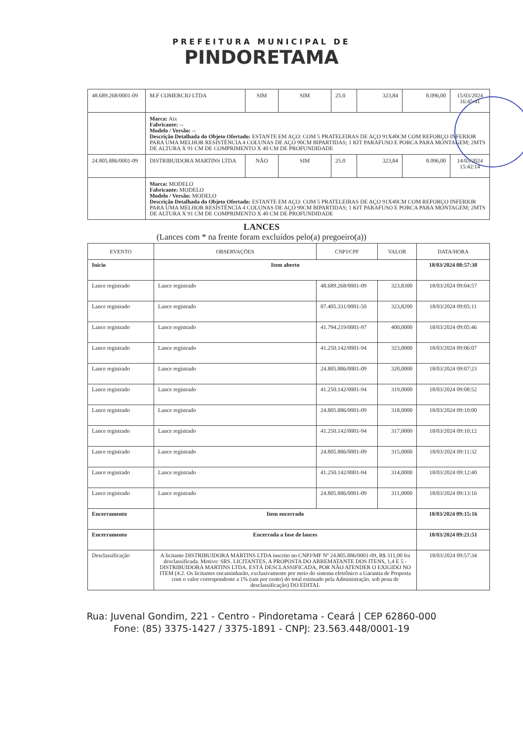PREFEITURA MUNICIPAL DE
PINDORETAMA
| 48.689.268/0001-09 | M.F COMERCIO LTDA | SIM | SIM | 25.0 | 323,84 | 8.096,00 | 15/03/2024 16:45:41 |
| | Marca: Aix Fabricante: -- Modelo / Versão: -- Descrição Detalhada do Objeto Ofertado: ESTANTE EM AÇO: COM 5 PRATELEIRAS DE AÇO 91X40CM COM REFORÇO INFERIOR PARA UMA MELHOR RESISTÊNCIA 4 COLUNAS DE AÇO 90CM BIPARTIDAS; 1 KIT PARAFUSO E PORCA PARA MONTAGEM; 2MTS DE ALTURA X 91 CM DE COMPRIMENTO X 40 CM DE PROFUNDIDADE | | | | | | |
| 24.805.886/0001-09 | DISTRIBUIDORA MARTINS LTDA | NÃO | SIM | 25.0 | 323,84 | 8.096,00 | 14/03/2024 15:42:14 |
| | Marca: MODELO Fabricante: MODELO Modelo / Versão: MODELO Descrição Detalhada do Objeto Ofertado: ESTANTE EM AÇO: COM 5 PRATELEIRAS DE AÇO 91X40CM COM REFORÇO INFERIOR PARA UMA MELHOR RESISTÊNCIA 4 COLUNAS DE AÇO 90CM BIPARTIDAS; 1 KIT PARAFUSO E PORCA PARA MONTAGEM; 2MTS DE ALTURA X 91 CM DE COMPRIMENTO X 40 CM DE PROFUNDIDADE | | | | | | |
LANCES
(Lances com * na frente foram excluídos pelo(a) pregoeiro(a))
| EVENTO | OBSERVAÇÕES | CNPJ/CPF | VALOR | DATA/HORA |
| --- | --- | --- | --- | --- |
| Início | Item aberto | | | 18/03/2024 08:57:38 |
| Lance registrado | Lance registrado | 48.689.268/0001-09 | 323,8300 | 18/03/2024 09:04:57 |
| Lance registrado | Lance registrado | 07.405.331/0001-50 | 323,8200 | 18/03/2024 09:05:11 |
| Lance registrado | Lance registrado | 41.794.219/0001-97 | 400,0000 | 18/03/2024 09:05:46 |
| Lance registrado | Lance registrado | 41.250.142/0001-94 | 323,0000 | 18/03/2024 09:06:07 |
| Lance registrado | Lance registrado | 24.805.886/0001-09 | 320,0000 | 18/03/2024 09:07:23 |
| Lance registrado | Lance registrado | 41.250.142/0001-94 | 319,0000 | 18/03/2024 09:08:52 |
| Lance registrado | Lance registrado | 24.805.886/0001-09 | 318,0000 | 18/03/2024 09:10:00 |
| Lance registrado | Lance registrado | 41.250.142/0001-94 | 317,0000 | 18/03/2024 09:10:12 |
| Lance registrado | Lance registrado | 24.805.886/0001-09 | 315,0000 | 18/03/2024 09:11:32 |
| Lance registrado | Lance registrado | 41.250.142/0001-94 | 314,0000 | 18/03/2024 09:12:40 |
| Lance registrado | Lance registrado | 24.805.886/0001-09 | 311,0000 | 18/03/2024 09:13:16 |
| Encerramento | Item encerrado | | | 18/03/2024 09:15:16 |
| Encerramento | Encerrada a fase de lances | | | 18/03/2024 09:21:51 |
| Desclassificação | A licitante DISTRIBUIDORA MARTINS LTDA inscrito no CNPJ/MF Nº 24.805.886/0001-09, R$ 311,00 foi desclassificada. Motivo: SRS. LICITANTES, A PROPOSTA DO ARREMATANTE DOS ITENS, 1,4 E 5 -DISTRIBUIDORA MARTINS LTDA. ESTÁ DESCLASSIFICADA, POR NÃO ATENDER O EXIGIDO NO ITEM (4.2. Os licitantes encaminharão, exclusivamente por meio do sistema eletrônico a Garantia de Proposta com o valor correspondente a 1% (um por cento) do total estimado pela Administração, sob pena de desclassificação) DO EDITAL | | | 18/03/2024 09:57:34 |
Rua: Juvenal Gondim, 221 - Centro - Pindoretama - Ceará | CEP 62860-000
Fone: (85) 3375-1427 / 3375-1891 - CNPJ: 23.563.448/0001-19